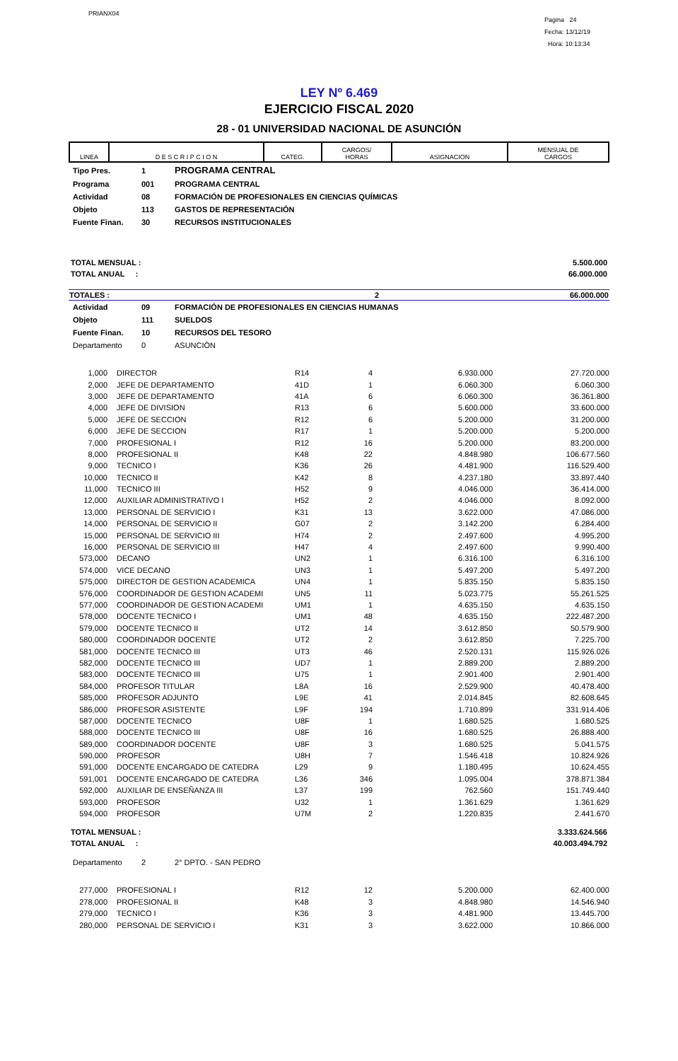PRIANX04
Pagina 24
Fecha: 13/12/19
Hora: 10:13:34
LEY Nº 6.469
EJERCICIO FISCAL 2020
28 - 01 UNIVERSIDAD NACIONAL DE ASUNCIÓN
| LINEA | D E S C R I P C I O N | CATEG. | CARGOS/ HORAS | ASIGNACION | MENSUAL DE CARGOS |
| Tipo Pres. | 1 | PROGRAMA CENTRAL |
| Programa | 001 | PROGRAMA CENTRAL |
| Actividad | 08 | FORMACIÓN DE PROFESIONALES EN CIENCIAS QUÍMICAS |
| Objeto | 113 | GASTOS DE REPRESENTACIÓN |
| Fuente Finan. | 30 | RECURSOS INSTITUCIONALES |
| TOTAL MENSUAL : | 5.500.000 |
| TOTAL ANUAL : | 66.000.000 |
| TOTALES : | 2 | 66.000.000 |
| Actividad | 09 | FORMACIÓN DE PROFESIONALES EN CIENCIAS HUMANAS |
| Objeto | 111 | SUELDOS |
| Fuente Finan. | 10 | RECURSOS DEL TESORO |
| Departamento | 0 | ASUNCIÓN |
| 1,000 | | DIRECTOR | R14 | 4 | 6.930.000 | 27.720.000 |
| 2,000 | | JEFE DE DEPARTAMENTO | 41D | 1 | 6.060.300 | 6.060.300 |
| 3,000 | | JEFE DE DEPARTAMENTO | 41A | 6 | 6.060.300 | 36.361.800 |
| 4,000 | | JEFE DE DIVISION | R13 | 6 | 5.600.000 | 33.600.000 |
| 5,000 | | JEFE DE SECCION | R12 | 6 | 5.200.000 | 31.200.000 |
| 6,000 | | JEFE DE SECCION | R17 | 1 | 5.200.000 | 5.200.000 |
| 7,000 | | PROFESIONAL I | R12 | 16 | 5.200.000 | 83.200.000 |
| 8,000 | | PROFESIONAL II | K48 | 22 | 4.848.980 | 106.677.560 |
| 9,000 | | TECNICO I | K36 | 26 | 4.481.900 | 116.529.400 |
| 10,000 | | TECNICO II | K42 | 8 | 4.237.180 | 33.897.440 |
| 11,000 | | TECNICO III | H52 | 9 | 4.046.000 | 36.414.000 |
| 12,000 | | AUXILIAR ADMINISTRATIVO I | H52 | 2 | 4.046.000 | 8.092.000 |
| 13,000 | | PERSONAL DE SERVICIO I | K31 | 13 | 3.622.000 | 47.086.000 |
| 14,000 | | PERSONAL DE SERVICIO II | G07 | 2 | 3.142.200 | 6.284.400 |
| 15,000 | | PERSONAL DE SERVICIO III | H74 | 2 | 2.497.600 | 4.995.200 |
| 16,000 | | PERSONAL DE SERVICIO III | H47 | 4 | 2.497.600 | 9.990.400 |
| 573,000 | | DECANO | UN2 | 1 | 6.316.100 | 6.316.100 |
| 574,000 | | VICE DECANO | UN3 | 1 | 5.497.200 | 5.497.200 |
| 575,000 | | DIRECTOR DE GESTION ACADEMICA | UN4 | 1 | 5.835.150 | 5.835.150 |
| 576,000 | | COORDINADOR DE GESTION ACADEMI | UN5 | 11 | 5.023.775 | 55.261.525 |
| 577,000 | | COORDINADOR DE GESTION ACADEMI | UM1 | 1 | 4.635.150 | 4.635.150 |
| 578,000 | | DOCENTE TECNICO I | UM1 | 48 | 4.635.150 | 222.487.200 |
| 579,000 | | DOCENTE TECNICO II | UT2 | 14 | 3.612.850 | 50.579.900 |
| 580,000 | | COORDINADOR DOCENTE | UT2 | 2 | 3.612.850 | 7.225.700 |
| 581,000 | | DOCENTE TECNICO III | UT3 | 46 | 2.520.131 | 115.926.026 |
| 582,000 | | DOCENTE TECNICO III | UD7 | 1 | 2.889.200 | 2.889.200 |
| 583,000 | | DOCENTE TECNICO III | U75 | 1 | 2.901.400 | 2.901.400 |
| 584,000 | | PROFESOR TITULAR | L8A | 16 | 2.529.900 | 40.478.400 |
| 585,000 | | PROFESOR ADJUNTO | L9E | 41 | 2.014.845 | 82.608.645 |
| 586,000 | | PROFESOR ASISTENTE | L9F | 194 | 1.710.899 | 331.914.406 |
| 587,000 | | DOCENTE TECNICO | U8F | 1 | 1.680.525 | 1.680.525 |
| 588,000 | | DOCENTE TECNICO III | U8F | 16 | 1.680.525 | 26.888.400 |
| 589,000 | | COORDINADOR DOCENTE | U8F | 3 | 1.680.525 | 5.041.575 |
| 590,000 | | PROFESOR | U8H | 7 | 1.546.418 | 10.824.926 |
| 591,000 | | DOCENTE ENCARGADO DE CATEDRA | L29 | 9 | 1.180.495 | 10.624.455 |
| 591,001 | | DOCENTE ENCARGADO DE CATEDRA | L36 | 346 | 1.095.004 | 378.871.384 |
| 592,000 | | AUXILIAR DE ENSEÑANZA III | L37 | 199 | 762.560 | 151.749.440 |
| 593,000 | | PROFESOR | U32 | 1 | 1.361.629 | 1.361.629 |
| 594,000 | | PROFESOR | U7M | 2 | 1.220.835 | 2.441.670 |
| TOTAL MENSUAL : | 3.333.624.566 |
| TOTAL ANUAL : | 40.003.494.792 |
| Departamento | 2 | 2° DPTO. - SAN PEDRO |
| 277,000 | | PROFESIONAL I | R12 | 12 | 5.200.000 | 62.400.000 |
| 278,000 | | PROFESIONAL II | K48 | 3 | 4.848.980 | 14.546.940 |
| 279,000 | | TECNICO I | K36 | 3 | 4.481.900 | 13.445.700 |
| 280,000 | | PERSONAL DE SERVICIO I | K31 | 3 | 3.622.000 | 10.866.000 |